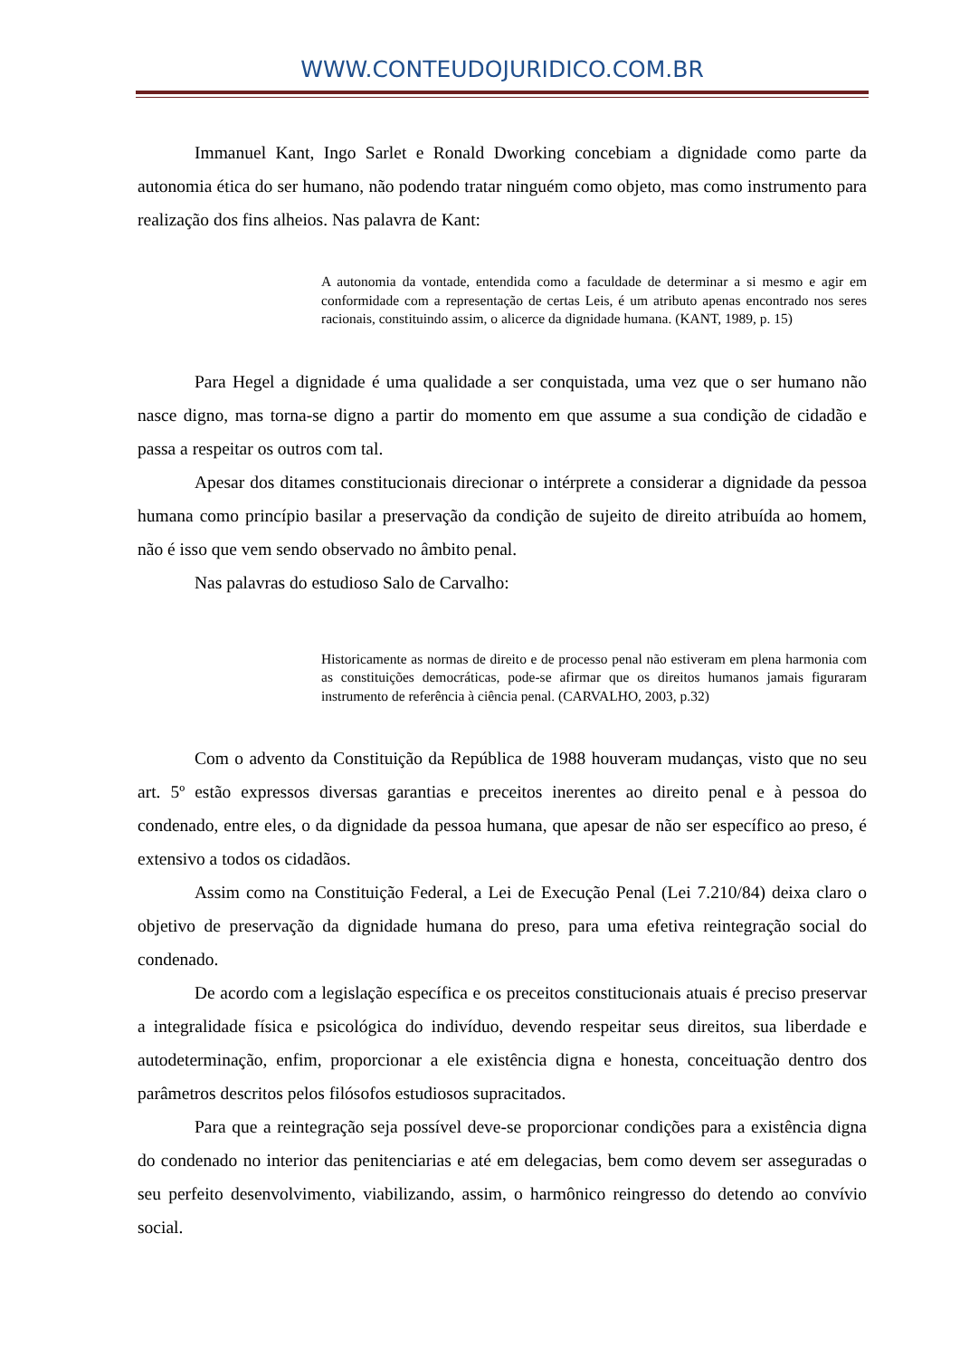WWW.CONTEUDOJURIDICO.COM.BR
Immanuel Kant, Ingo Sarlet e Ronald Dworking concebiam a dignidade como parte da autonomia ética do ser humano, não podendo tratar ninguém como objeto, mas como instrumento para realização dos fins alheios. Nas palavra de Kant:
A autonomia da vontade, entendida como a faculdade de determinar a si mesmo e agir em conformidade com a representação de certas Leis, é um atributo apenas encontrado nos seres racionais, constituindo assim, o alicerce da dignidade humana. (KANT, 1989, p. 15)
Para Hegel a dignidade é uma qualidade a ser conquistada, uma vez que o ser humano não nasce digno, mas torna-se digno a partir do momento em que assume a sua condição de cidadão e passa a respeitar os outros com tal.
Apesar dos ditames constitucionais direcionar o intérprete a considerar a dignidade da pessoa humana como princípio basilar a preservação da condição de sujeito de direito atribuída ao homem, não é isso que vem sendo observado no âmbito penal.
Nas palavras do estudioso Salo de Carvalho:
Historicamente as normas de direito e de processo penal não estiveram em plena harmonia com as constituições democráticas, pode-se afirmar que os direitos humanos jamais figuraram instrumento de referência à ciência penal. (CARVALHO, 2003, p.32)
Com o advento da Constituição da República de 1988 houveram mudanças, visto que no seu art. 5º estão expressos diversas garantias e preceitos inerentes ao direito penal e à pessoa do condenado, entre eles, o da dignidade da pessoa humana, que apesar de não ser específico ao preso, é extensivo a todos os cidadãos.
Assim como na Constituição Federal, a Lei de Execução Penal (Lei 7.210/84) deixa claro o objetivo de preservação da dignidade humana do preso, para uma efetiva reintegração social do condenado.
De acordo com a legislação específica e os preceitos constitucionais atuais é preciso preservar a integralidade física e psicológica do indivíduo, devendo respeitar seus direitos, sua liberdade e autodeterminação, enfim, proporcionar a ele existência digna e honesta, conceituação dentro dos parâmetros descritos pelos filósofos estudiosos supracitados.
Para que a reintegração seja possível deve-se proporcionar condições para a existência digna do condenado no interior das penitenciarias e até em delegacias, bem como devem ser asseguradas o seu perfeito desenvolvimento, viabilizando, assim, o harmônico reingresso do detendo ao convívio social.